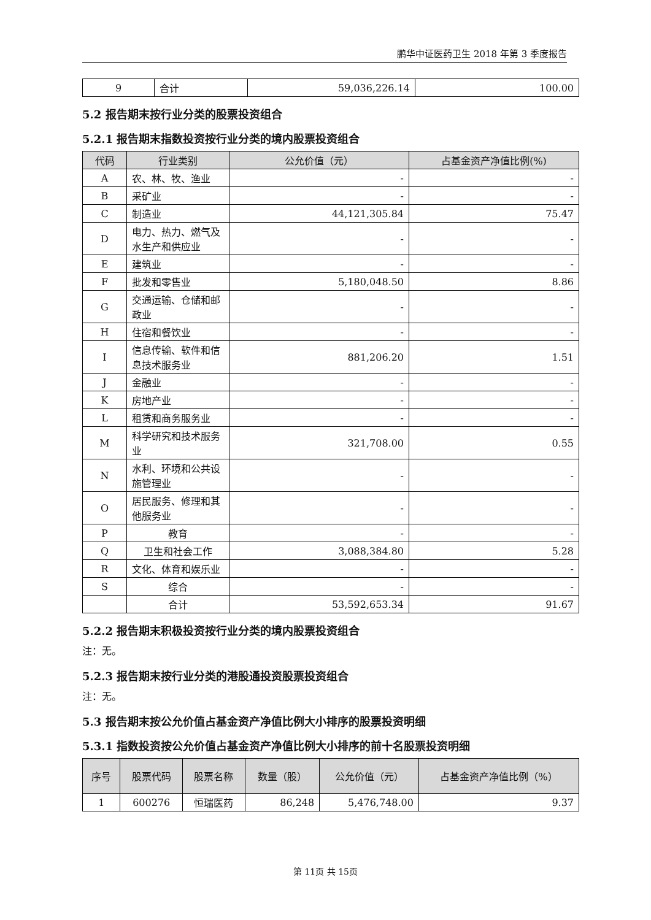鹏华中证医药卫生 2018 年第 3 季度报告
| 9 | 合计 | 59,036,226.14 | 100.00 |
5.2 报告期末按行业分类的股票投资组合
5.2.1 报告期末指数投资按行业分类的境内股票投资组合
| 代码 | 行业类别 | 公允价值（元） | 占基金资产净值比例(%) |
| --- | --- | --- | --- |
| A | 农、林、牧、渔业 | - | - |
| B | 采矿业 | - | - |
| C | 制造业 | 44,121,305.84 | 75.47 |
| D | 电力、热力、燃气及水生产和供应业 | - | - |
| E | 建筑业 | - | - |
| F | 批发和零售业 | 5,180,048.50 | 8.86 |
| G | 交通运输、仓储和邮政业 | - | - |
| H | 住宿和餐饮业 | - | - |
| I | 信息传输、软件和信息技术服务业 | 881,206.20 | 1.51 |
| J | 金融业 | - | - |
| K | 房地产业 | - | - |
| L | 租赁和商务服务业 | - | - |
| M | 科学研究和技术服务业 | 321,708.00 | 0.55 |
| N | 水利、环境和公共设施管理业 | - | - |
| O | 居民服务、修理和其他服务业 | - | - |
| P | 教育 | - | - |
| Q | 卫生和社会工作 | 3,088,384.80 | 5.28 |
| R | 文化、体育和娱乐业 | - | - |
| S | 综合 | - | - |
| | 合计 | 53,592,653.34 | 91.67 |
5.2.2 报告期末积极投资按行业分类的境内股票投资组合
注：无。
5.2.3 报告期末按行业分类的港股通投资股票投资组合
注：无。
5.3 报告期末按公允价值占基金资产净值比例大小排序的股票投资明细
5.3.1 指数投资按公允价值占基金资产净值比例大小排序的前十名股票投资明细
| 序号 | 股票代码 | 股票名称 | 数量（股） | 公允价值（元） | 占基金资产净值比例（%） |
| --- | --- | --- | --- | --- | --- |
| 1 | 600276 | 恒瑞医药 | 86,248 | 5,476,748.00 | 9.37 |
第 11页 共 15页